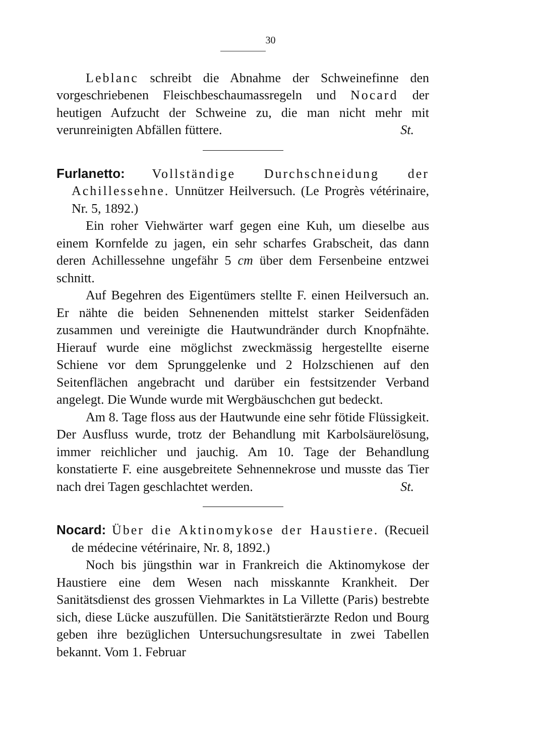30
Leblanc schreibt die Abnahme der Schweinefinne den vorgeschriebenen Fleischbeschaumassregeln und Nocard der heutigen Aufzucht der Schweine zu, die man nicht mehr mit verunreinigten Abfällen füttere. St.
Furlanetto: Vollständige Durchschneidung der Achillessehne. Unnützer Heilversuch. (Le Progrès vétérinaire, Nr. 5, 1892.)
Ein roher Viehwärter warf gegen eine Kuh, um dieselbe aus einem Kornfelde zu jagen, ein sehr scharfes Grabscheit, das dann deren Achillessehne ungefähr 5 cm über dem Fersenbeine entzwei schnitt.
Auf Begehren des Eigentümers stellte F. einen Heilversuch an. Er nähte die beiden Sehnenenden mittelst starker Seidenfäden zusammen und vereinigte die Hautwundränder durch Knopfnähte. Hierauf wurde eine möglichst zweckmässig hergestellte eiserne Schiene vor dem Sprunggelenke und 2 Holzschienen auf den Seitenflächen angebracht und darüber ein festsitzender Verband angelegt. Die Wunde wurde mit Wergbäuschchen gut bedeckt.
Am 8. Tage floss aus der Hautwunde eine sehr fötide Flüssigkeit. Der Ausfluss wurde, trotz der Behandlung mit Karbolsäurelösung, immer reichlicher und jauchig. Am 10. Tage der Behandlung konstatierte F. eine ausgebreitete Sehnennekrose und musste das Tier nach drei Tagen geschlachtet werden. St.
Nocard: Über die Aktinomykose der Haustiere. (Recueil de médecine vétérinaire, Nr. 8, 1892.)
Noch bis jüngsthin war in Frankreich die Aktinomykose der Haustiere eine dem Wesen nach misskannte Krankheit. Der Sanitätsdienst des grossen Viehmarktes in La Villette (Paris) bestrebte sich, diese Lücke auszufüllen. Die Sanitätstierärzte Redon und Bourg geben ihre bezüglichen Untersuchungsresultate in zwei Tabellen bekannt. Vom 1. Februar